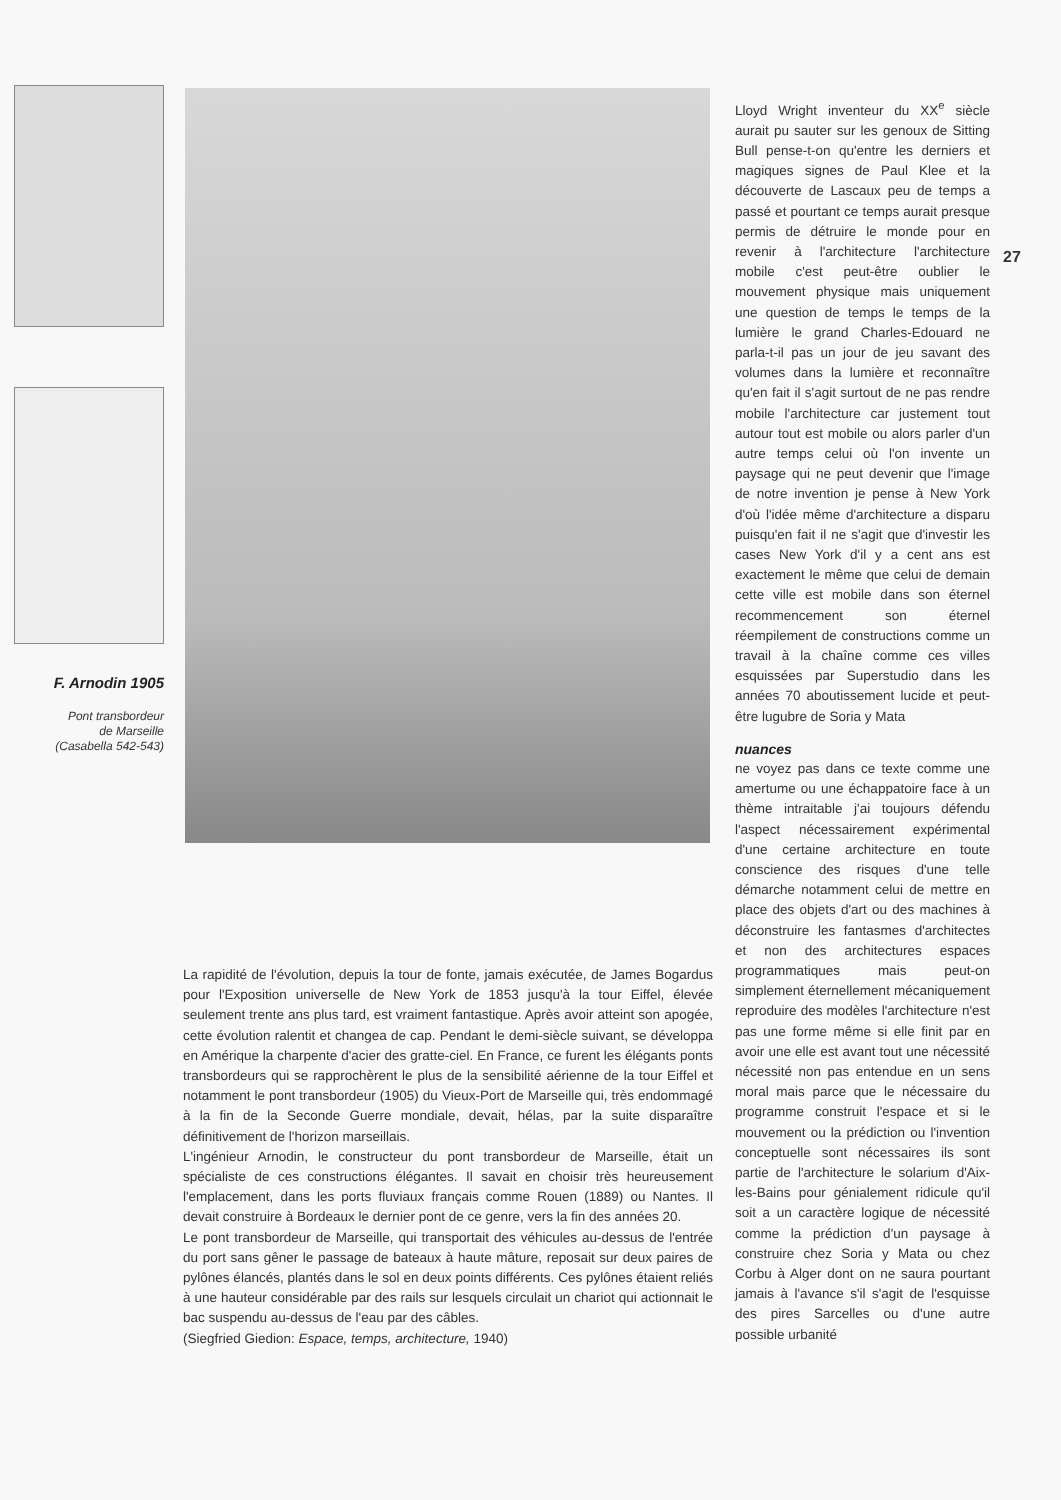F. Arnodin 1905
Pont transbordeur
de Marseille
(Casabella 542-543)
La rapidité de l'évolution, depuis la tour de fonte, jamais exécutée, de James Bogardus pour l'Exposition universelle de New York de 1853 jusqu'à la tour Eiffel, élevée seulement trente ans plus tard, est vraiment fantastique. Après avoir atteint son apogée, cette évolution ralentit et changea de cap. Pendant le demi-siècle suivant, se développa en Amérique la charpente d'acier des gratte-ciel. En France, ce furent les élégants ponts transbordeurs qui se rapprochèrent le plus de la sensibilité aérienne de la tour Eiffel et notamment le pont transbordeur (1905) du Vieux-Port de Marseille qui, très endommagé à la fin de la Seconde Guerre mondiale, devait, hélas, par la suite disparaître définitivement de l'horizon marseillais.
L'ingénieur Arnodin, le constructeur du pont transbordeur de Marseille, était un spécialiste de ces constructions élégantes. Il savait en choisir très heureusement l'emplacement, dans les ports fluviaux français comme Rouen (1889) ou Nantes. Il devait construire à Bordeaux le dernier pont de ce genre, vers la fin des années 20.
Le pont transbordeur de Marseille, qui transportait des véhicules au-dessus de l'entrée du port sans gêner le passage de bateaux à haute mâture, reposait sur deux paires de pylônes élancés, plantés dans le sol en deux points différents. Ces pylônes étaient reliés à une hauteur considérable par des rails sur lesquels circulait un chariot qui actionnait le bac suspendu au-dessus de l'eau par des câbles.
(Siegfried Giedion: Espace, temps, architecture, 1940)
Lloyd Wright inventeur du XX<sup>e</sup> siècle aurait pu sauter sur les genoux de Sitting Bull pense-t-on qu'entre les derniers et magiques signes de Paul Klee et la découverte de Lascaux peu de temps a passé et pourtant ce temps aurait presque permis de détruire le monde pour en revenir à l'architecture l'architecture mobile c'est peut-être oublier le mouvement physique mais uniquement une question de temps le temps de la lumière le grand Charles-Edouard ne parla-t-il pas un jour de jeu savant des volumes dans la lumière et reconnaître qu'en fait il s'agit surtout de ne pas rendre mobile l'architecture car justement tout autour tout est mobile ou alors parler d'un autre temps celui où l'on invente un paysage qui ne peut devenir que l'image de notre invention je pense à New York d'où l'idée même d'architecture a disparu puisqu'en fait il ne s'agit que d'investir les cases New York d'il y a cent ans est exactement le même que celui de demain cette ville est mobile dans son éternel recommencement son éternel réempilement de constructions comme un travail à la chaîne comme ces villes esquissées par Superstudio dans les années 70 aboutissement lucide et peut-être lugubre de Soria y Mata
nuances
ne voyez pas dans ce texte comme une amertume ou une échappatoire face à un thème intraitable j'ai toujours défendu l'aspect nécessairement expérimental d'une certaine architecture en toute conscience des risques d'une telle démarche notamment celui de mettre en place des objets d'art ou des machines à déconstruire les fantasmes d'architectes et non des architectures espaces programmatiques mais peut-on simplement éternellement mécaniquement reproduire des modèles l'architecture n'est pas une forme même si elle finit par en avoir une elle est avant tout une nécessité nécessité non pas entendue en un sens moral mais parce que le nécessaire du programme construit l'espace et si le mouvement ou la prédiction ou l'invention conceptuelle sont nécessaires ils sont partie de l'architecture le solarium d'Aix-les-Bains pour génialement ridicule qu'il soit a un caractère logique de nécessité comme la prédiction d'un paysage à construire chez Soria y Mata ou chez Corbu à Alger dont on ne saura pourtant jamais à l'avance s'il s'agit de l'esquisse des pires Sarcelles ou d'une autre possible urbanité
27